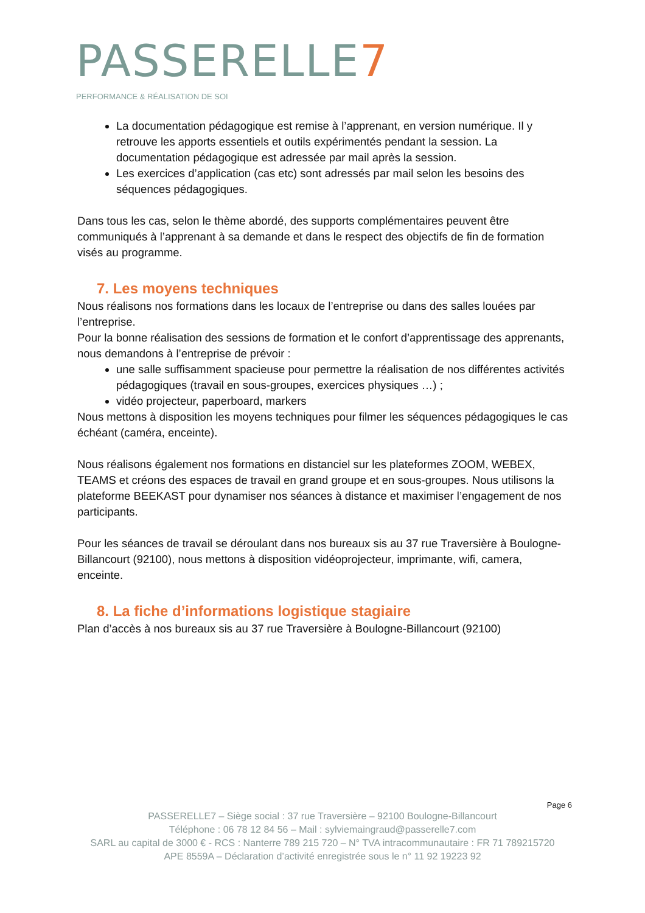PASSERELLE7
PERFORMANCE & RÉALISATION DE SOI
La documentation pédagogique est remise à l’apprenant, en version numérique. Il y retrouve les apports essentiels et outils expérimentés pendant la session. La documentation pédagogique est adressée par mail après la session.
Les exercices d’application (cas etc) sont adressés par mail selon les besoins des séquences pédagogiques.
Dans tous les cas, selon le thème abordé, des supports complémentaires peuvent être communiqués à l’apprenant à sa demande et dans le respect des objectifs de fin de formation visés au programme.
7. Les moyens techniques
Nous réalisons nos formations dans les locaux de l’entreprise ou dans des salles louées par l’entreprise.
Pour la bonne réalisation des sessions de formation et le confort d’apprentissage des apprenants, nous demandons à l’entreprise de prévoir :
une salle suffisamment spacieuse pour permettre la réalisation de nos différentes activités pédagogiques (travail en sous-groupes, exercices physiques …) ;
vidéo projecteur, paperboard, markers
Nous mettons à disposition les moyens techniques pour filmer les séquences pédagogiques le cas échéant (caméra, enceinte).
Nous réalisons également nos formations en distanciel sur les plateformes ZOOM, WEBEX, TEAMS et créons des espaces de travail en grand groupe et en sous-groupes. Nous utilisons la plateforme BEEKAST pour dynamiser nos séances à distance et maximiser l’engagement de nos participants.
Pour les séances de travail se déroulant dans nos bureaux sis au 37 rue Traversière à Boulogne-Billancourt (92100), nous mettons à disposition vidéoprojecteur, imprimante, wifi, camera, enceinte.
8. La fiche d’informations logistique stagiaire
Plan d’accès à nos bureaux sis au 37 rue Traversière à Boulogne-Billancourt (92100)
Page 6
PASSERELLE7 – Siège social : 37 rue Traversière – 92100 Boulogne-Billancourt
Téléphone : 06 78 12 84 56 – Mail : sylviemaingraud@passerelle7.com
SARL au capital de 3000 € - RCS : Nanterre 789 215 720 – N° TVA intracommunautaire : FR 71 789215720
APE 8559A – Déclaration d’activité enregistrée sous le n° 11 92 19223 92